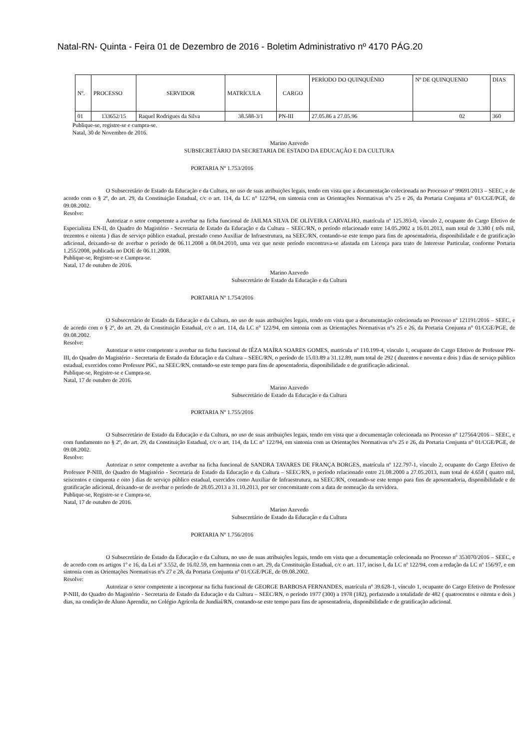Natal-RN- Quinta - Feira 01 de Dezembro de 2016 - Boletim Administrativo nº 4170 PÁG.20
| Nº. | PROCESSO | SERVIDOR | MATRÍCULA | CARGO | PERÍODO DO QUINQUÊNIO | Nº DE QUINQUENIO | DIAS |
| --- | --- | --- | --- | --- | --- | --- | --- |
| 01 | 133652/15 | Raquel Rodrigues da Silva | 38.588-3/1 | PN-III | 27.05.86 a 27.05.96 | 02 | 360 |
Publique-se, registre-se e cumpra-se.
Natal, 30 de Novembro de 2016.
Marino Azevedo
SUBSECRETÁRIO DA SECRETARIA DE ESTADO DA EDUCAÇÃO E DA CULTURA
PORTARIA Nº 1.753/2016
O Subsecretário de Estado da Educação e da Cultura, no uso de suas atribuições legais, tendo em vista que a documentação colecionada no Processo nº 99691/2013 – SEEC, e de acordo com o § 2º, do art. 29, da Constituição Estadual, c/c o art. 114, da LC n° 122/94, em sintonia com as Orientações Normativas n°s 25 e 26, da Portaria Conjunta n° 01/CGE/PGE, de 09.08.2002.
Resolve:
Autorizar o setor competente a averbar na ficha funcional de JAILMA SILVA DE OLIVEIRA CARVALHO, matrícula nº 125.393-0, vínculo 2, ocupante do Cargo Efetivo de Especialista EN-II, do Quadro do Magistério - Secretaria de Estado da Educação e da Cultura – SEEC/RN, o período relacionado entre 14.05.2002 a 16.01.2013, num total de 3.380 ( três mil, trezentos e oitenta ) dias de serviço público estadual, prestado como Auxiliar de Infraestrutura, na SEEC/RN, contando-se este tempo para fins de aposentadoria, disponibilidade e de gratificação adicional, deixando-se de averbar o período de 06.11.2008 a 08.04.2010, uma vez que neste período encontrava-se afastada em Licença para trato de Interesse Particular, conforme Portaria 1.255/2008, publicada no DOE de 06.11.2008.
Publique-se, Registre-se e Cumpra-se.
Natal, 17 de outubro de 2016.
Marino Azevedo
Subsecretário de Estado da Educação e da Cultura
PORTARIA Nº 1.754/2016
O Subsecretário de Estado da Educação e da Cultura, no uso de suas atribuições legais, tendo em vista que a documentação colecionada no Processo nº 121191/2016 – SEEC, e de acordo com o § 2º, do art. 29, da Constituição Estadual, c/c o art. 114, da LC n° 122/94, em sintonia com as Orientações Normativas n°s 25 e 26, da Portaria Conjunta n° 01/CGE/PGE, de 09.08.2002.
Resolve:
Autorizar o setor competente a averbar na ficha funcional de IÊZA MAÍRA SOARES GOMES, matrícula nº 110.199-4, vínculo 1, ocupante do Cargo Efetivo de Professor PN-III, do Quadro do Magistério - Secretaria de Estado da Educação e da Cultura – SEEC/RN, o período de 15.03.89 a 31.12.89, num total de 292 ( duzentos e noventa e dois ) dias de serviço público estadual, exercidos como Professor P6C, na SEEC/RN, contando-se este tempo para fins de aposentadoria, disponibilidade e de gratificação adicional.
Publique-se, Registre-se e Cumpra-se.
Natal, 17 de outubro de 2016.
Marino Azevedo
Subsecretário de Estado da Educação e da Cultura
PORTARIA Nº 1.755/2016
O Subsecretário de Estado da Educação e da Cultura, no uso de suas atribuições legais, tendo em vista que a documentação colecionada no Processo nº 127564/2016 – SEEC, e com fundamento no § 2º, do art. 29, da Constituição Estadual, c/c o art. 114, da LC n° 122/94, em sintonia com as Orientações Normativas n°s 25 e 26, da Portaria Conjunta n° 01/CGE/PGE, de 09.08.2002.
Resolve:
Autorizar o setor competente a averbar na ficha funcional de SANDRA TAVARES DE FRANÇA BORGES, matrícula nº 122.797-1, vínculo 2, ocupante do Cargo Efetivo de Professor P-NIII, do Quadro do Magistério - Secretaria de Estado da Educação e da Cultura – SEEC/RN, o período relacionado entre 21.08.2000 a 27.05.2013, num total de 4.658 ( quatro mil, seiscentos e cinquenta e oito ) dias de serviço público estadual, exercidos como Auxiliar de Infraestrutura, na SEEC/RN, contando-se este tempo para fins de aposentadoria, disponibilidade e de gratificação adicional, deixando-se de averbar o período de 28.05.2013 a 31.10.2013, por ser concomitante com a data de nomeação da servidora.
Publique-se, Registre-se e Cumpra-se.
Natal, 17 de outubro de 2016.
Marino Azevedo
Subsecretário de Estado da Educação e da Cultura
PORTARIA Nº 1.756/2016
O Subsecretário de Estado da Educação e da Cultura, no uso de suas atribuições legais, tendo em vista que a documentação colecionada no Processo nº 353070/2016 – SEEC, e de acordo com os artigos 1º e 16, da Lei nº 3.552, de 16.02.59, em harmonia com o art. 29, da Constituição Estadual, c/c o art. 117, inciso I, da LC nº 122/94, com a redação da LC nº 156/97, e em sintonia com as Orientações Normativas nºs 27 e 28, da Portaria Conjunta nº 01/CGE/PGE, de 09.08.2002.
Resolve:
Autorizar o setor competente a incorporar na ficha funcional de GEORGE BARBOSA FERNANDES, matrícula nº 39.628-1, vínculo 1, ocupante do Cargo Efetivo de Professor P-NIII, do Quadro do Magistério - Secretaria de Estado da Educação e da Cultura – SEEC/RN, o período 1977 (300) a 1978 (182), perfazendo a totalidade de 482 ( quatrocentos e oitenta e dois ) dias, na condição de Aluno Aprendiz, no Colégio Agrícola de Jundiaí/RN, contando-se este tempo para fins de aposentadoria, disponibilidade e de gratificação adicional.